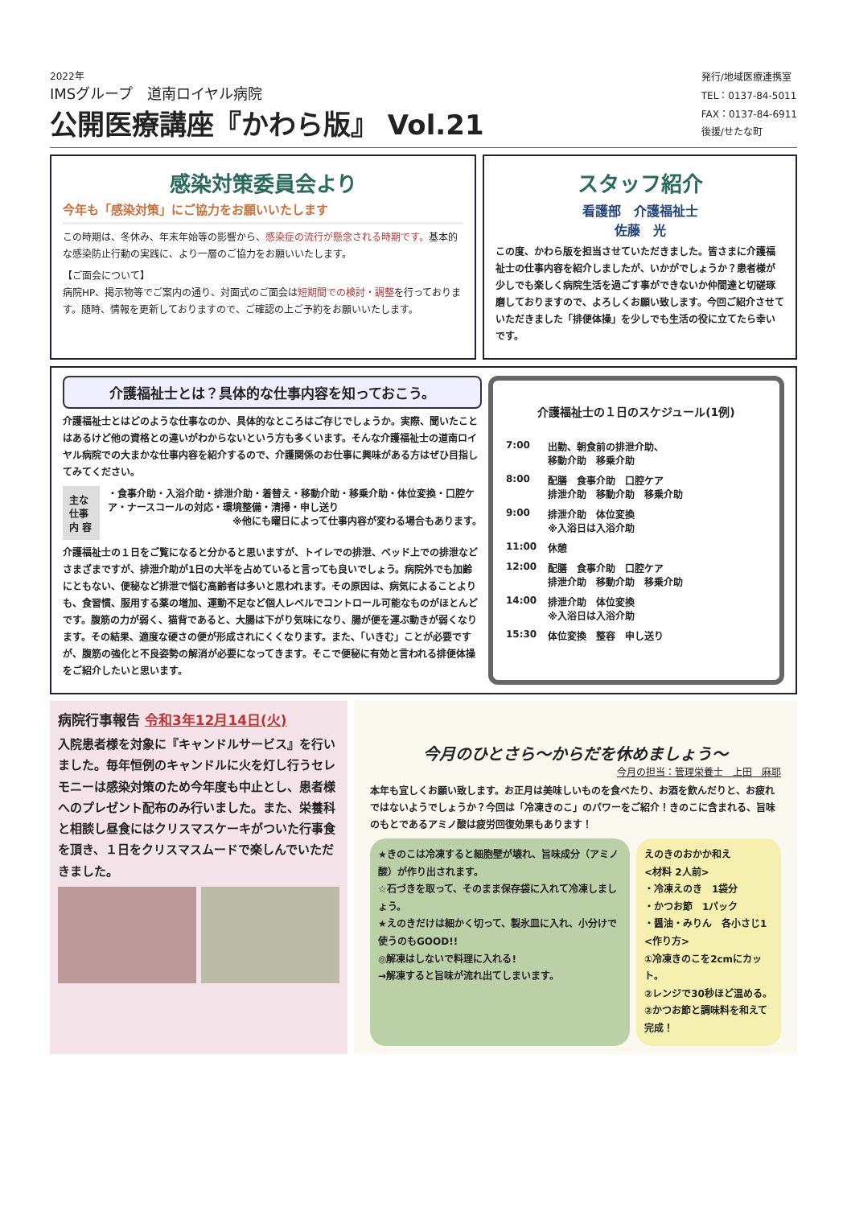2022年
IMSグループ　道南ロイヤル病院
公開医療講座『かわら版』 Vol.21
発行/地域医療連携室
TEL：0137-84-5011
FAX：0137-84-6911
後援/せたな町
感染対策委員会より
今年も「感染対策」にご協力をお願いいたします
この時期は、冬休み、年末年始等の影響から、感染症の流行が懸念される時期です。基本的な感染防止行動の実践に、より一層のご協力をお願いいたします。
【ご面会について】
病院HP、掲示物等でご案内の通り、対面式のご面会は短期間での検討・調整を行っております。随時、情報を更新しておりますので、ご確認の上ご予約をお願いいたします。
スタッフ紹介
看護部　介護福祉士
佐藤　光
この度、かわら版を担当させていただきました。皆さまに介護福祉士の仕事内容を紹介しましたが、いかがでしょうか？患者様が少しでも楽しく病院生活を過ごす事ができないか仲間達と切磋琢磨しておりますので、よろしくお願い致します。今回ご紹介させていただきました「排便体操」を少しでも生活の役に立てたら幸いです。
介護福祉士とは？具体的な仕事内容を知っておこう。
介護福祉士とはどのような仕事なのか、具体的なところはご存じでしょうか。実際、聞いたことはあるけど他の資格との違いがわからないという方も多くいます。そんな介護福祉士の道南ロイヤル病院での大まかな仕事内容を紹介するので、介護関係のお仕事に興味がある方はぜひ目指してみてください。
主な仕事
内 容
・食事介助・入浴介助・排泄介助・着替え・移動介助・移乗介助・体位変換・口腔ケア・ナースコールの対応・環境整備・清掃・申し送り
※他にも曜日によって仕事内容が変わる場合もあります。
介護福祉士の１日をご覧になると分かると思いますが、トイレでの排泄、ベッド上での排泄などさまざまですが、排泄介助が1日の大半を占めていると言っても良いでしょう。病院外でも加齢にともない、便秘など排泄で悩む高齢者は多いと思われます。その原因は、病気によることよりも、食習慣、服用する薬の増加、運動不足など個人レベルでコントロール可能なものがほとんどです。腹筋の力が弱く、猫背であると、大腸は下がり気味になり、腸が便を運ぶ動きが弱くなります。その結果、適度な硬さの便が形成されにくくなります。また、「いきむ」ことが必要ですが、腹筋の強化と不良姿勢の解消が必要になってきます。そこで便秘に有効と言われる排便体操をご紹介したいと思います。
介護福祉士の１日のスケジュール(1例)
| 7:00 | 出勤、朝食前の排泄介助、 移動介助 移乗介助 |
| 8:00 | 配膳 食事介助 口腔ケア 排泄介助 移動介助 移乗介助 |
| 9:00 | 排泄介助 体位変換 ※入浴日は入浴介助 |
| 11:00 | 休憩 |
| 12:00 | 配膳 食事介助 口腔ケア 排泄介助 移動介助 移乗介助 |
| 14:00 | 排泄介助 体位変換 ※入浴日は入浴介助 |
| 15:30 | 体位変換 整容 申し送り |
病院行事報告 令和3年12月14日(火)
入院患者様を対象に『キャンドルサービス』を行いました。毎年恒例のキャンドルに火を灯し行うセレモニーは感染対策のため今年度も中止とし、患者様へのプレゼント配布のみ行いました。また、栄養科と相談し昼食にはクリスマスケーキがついた行事食を頂き、１日をクリスマスムードで楽しんでいただきました。
今月のひとさら～からだを休めましょう～
今月の担当：管理栄養士　上田　麻耶
本年も宜しくお願い致します。お正月は美味しいものを食べたり、お酒を飲んだりと、お疲れではないようでしょうか？今回は「冷凍きのこ」のパワーをご紹介！きのこに含まれる、旨味のもとであるアミノ酸は疲労回復効果もあります！
★きのこは冷凍すると細胞壁が壊れ、旨味成分（アミノ酸）が作り出されます。
☆石づきを取って、そのまま保存袋に入れて冷凍しましょう。
★えのきだけは細かく切って、製氷皿に入れ、小分けで使うのもGOOD!!
◎解凍はしないで料理に入れる!
→解凍すると旨味が流れ出てしまいます。
えのきのおかか和え
<材料 2人前>
・冷凍えのき　1袋分
・かつお節　1パック
・醤油・みりん　各小さじ1
<作り方>
①冷凍きのこを2cmにカット。
②レンジで30秒ほど温める。
②かつお節と調味料を和えて完成！